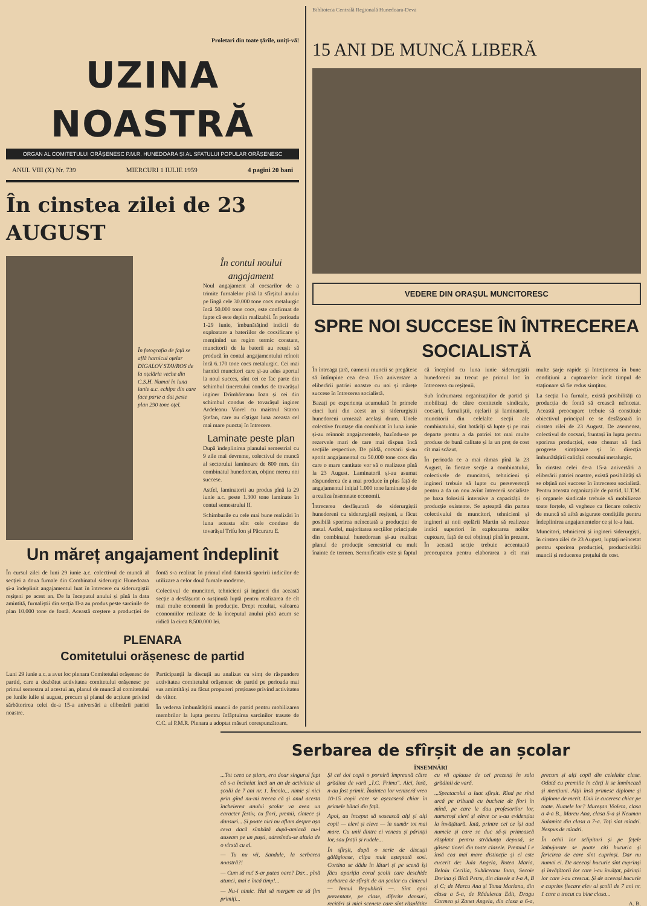Proletari din toate țările, uniți-vă!
UZINA NOASTRĂ
ORGAN AL COMITETULUI ORĂȘENESC P.M.R. HUNEDOARA ȘI AL SFATULUI POPULAR ORĂȘENESC
ANUL VIII (X) Nr. 739 MIERCURI 1 IULIE 1959 4 pagini 20 bani
În cinstea zilei de 23 AUGUST
În fotografia de față se află harnicul oțelar DIGALOV STAVROS de la oțelăria veche din C.S.H. Numai în luna iunie a.c. echipa din care face parte a dat peste plan 290 tone oțel.
În contul noului angajament
Noul angajament al cocsarilor de a trimite furnalelor pînă la sfîrșitul anului pe lîngă cele 30.000 tone cocs metalurgic încă 50.000 tone cocs, este confirmat de fapte că este deplin realizabil. În perioada 1-29 iunie, îmbunătățind indicii de exploatare a bateriilor de cocsificare și menținînd un regim termic constant, muncitorii de la baterii au reușit să producă în contul angajamentului reînoit încă 6.170 tone cocs metalurgic. Cei mai harnici muncitori care și-au adus aportul la noul succes, sînt cei ce fac parte din schimbul tineretului condus de tovarășul inginer Drîmbăreanu Ioan și cei din schimbul condus de tovarășul inginer Ardeleanu Viorel cu maistrul Staron Ștefan, care au cîștigat luna aceasta cel mai mare punctaj în întrecere.
Laminate peste plan
După îndeplinirea planului semestrial cu 9 zile mai devreme, colectivul de muncă al sectorului laminoare de 800 mm. din combinatul hunedorean, obține mereu noi succese.
Astfel, laminatorii au produs pînă la 29 iunie a.c. peste 1.300 tone laminate în contul semestrului II.
Schimburile cu cele mai bune realizări în luna aceasta sînt cele conduse de tovarășul Trifu Ion și Păcuraru E.
Un măreț angajament îndeplinit
În cursul zilei de luni 29 iunie a.c. colectivul de muncă al secției a doua furnale din Combinatul siderurgic Hunedoara și-a îndeplinit angajamentul luat în întrecere cu siderurgiștii reșițeni pe acest an. De la începutul anului și pînă la data amintită, furnaliștii din secția II-a au produs peste sarcinile de plan 10.000 tone de fontă. Această creștere a producției de fontă s-a realizat în primul rînd datorită sporirii indicilor de utilizare a celor două furnale moderne.
Colectivul de muncitori, tehnicieni și ingineri din această secție a desfășurat o susținută luptă pentru realizarea de cît mai multe economii în producție. Drept rezultat, valoarea economiilor realizate de la începutul anului pînă acum se ridică la circa 8.500.000 lei.
PLENARA
Comitetului orășenesc de partid
Luni 29 iunie a.c. a avut loc plenara Comitetului orășenesc de partid, care a dezbătut activitatea comitetului orășenesc pe primul semestru al acestui an, planul de muncă al comitetului pe lunile iulie și august, precum și planul de acțiune privind sărbătorirea celei de-a 15-a aniversări a eliberării patriei noastre.
Participanții la discuții au analizat cu simț de răspundere activitatea comitetului orășenesc de partid pe perioada mai sus amintită și au făcut propuneri prețioase privind activitatea de viitor.
În vederea îmbunătățirii muncii de partid pentru mobilizarea membrilor la lupta pentru înfăptuirea sarcinilor trasate de C.C. al P.M.R. Plenara a adoptat măsuri corespunzătoare.
Biblioteca Centrală Regională Hunedoara-Deva
15 ANI DE MUNCĂ LIBERĂ
VEDERE DIN ORAȘUL MUNCITORESC
SPRE NOI SUCCESE ÎN ÎNTRECEREA SOCIALISTĂ
În întreaga țară, oamenii muncii se pregătesc să întîmpine cea de-a 15-a aniversare a eliberării patriei noastre cu noi și mărețe succese în întrecerea socialistă.
Bazați pe experiența acumulată în primele cinci luni din acest an și siderurgiștii hunedoreni urmează același drum. Unele colective fruntașe din combinat în luna iunie și-au reînnoit angajamentele, bazîndu-se pe rezervele mari de care mai dispun încă secțiile respective. De pildă, cocsarii și-au sporit angajamentul cu 50.000 tone cocs din care o mare cantitate vor să o realizeze pînă la 23 August. Laminatorii și-au asumat răspunderea de a mai produce în plus față de angajamentul inițial 1.000 tone laminate și de a realiza însemnate economii.
Întrecerea desfășurată de siderurgiștii hunedoreni cu siderurgiștii reșițeni, a făcut posibilă sporirea neîncetată a producției de metal. Astfel, majoritatea secțiilor principale din combinatul hunedorean și-au realizat planul de producție semestrial cu mult înainte de termen. Semnificativ este și faptul că începînd cu luna iunie siderurgiștii hunedoreni au trecut pe primul loc în întrecerea cu reșițenii.
Sub îndrumarea organizațiilor de partid și mobilizați de către comitetele sindicale, cocsarii, furnaliștii, oțelarii și laminatorii, muncitorii din celelalte secții ale combinatului, sînt hotărîți să lupte și pe mai departe pentru a da patriei tot mai multe produse de bună calitate și la un preț de cost cît mai scăzut.
În perioada ce a mai rămas pînă la 23 August, în fiecare secție a combinatului, colectivele de muncitori, tehnicieni și ingineri trebuie să lupte cu perseverență pentru a da un nou avînt întrecerii socialiste pe baza folosirii intensive a capacității de producție existente. Se așteaptă din partea colectivului de muncitori, tehnicieni și ingineri ai noii oțelării Martin să realizeze indici superiori în exploatarea noilor cuptoare, față de cei obținuți pînă în prezent. În această secție trebuie accentuată preocuparea pentru elaborarea a cît mai multe șarje rapide și întreținerea în bune condițiuni a cuptoarelor încît timpul de staționare să fie redus simțitor.
La secția I-a furnale, există posibilități ca producția de fontă să crească neîncetat. Această preocupare trebuie să constituie obiectivul principal ce se desfășoară în cinstea zilei de 23 August. De asemenea, colectivul de cocsari, fruntași în lupta pentru sporirea producției, este chemat să facă progrese simțitoare și în direcția îmbunătățirii calității cocsului metalurgic.
În cinstea celei de-a 15-a aniversări a eliberării patriei noastre, există posibilități să se obțină noi succese în întrecerea socialistă. Pentru aceasta organizațiile de partid, U.T.M. și organele sindicale trebuie să mobilizeze toate forțele, să vegheze ca fiecare colectiv de muncă să aibă asigurate condițiile pentru îndeplinirea angajamentelor ce și le-a luat.
Muncitori, tehnicieni și ingineri siderurgiști, în cinstea zilei de 23 August, luptați neîncetat pentru sporirea producției, productivității muncii și reducerea prețului de cost.
Serbarea de sfîrșit de an școlar
ÎNSEMNĂRI
...Tot ceea ce știam, era doar singurul fapt că s-a încheiat încă un an de activitate al școlii de 7 ani nr. 1. Încolo... nimic și nici prin gînd nu-mi trecea că și anul acesta încheierea anului școlar va avea un caracter festiv, cu flori, premii, cîntece și dansuri... Și poate nici nu aflam despre așa ceva dacă sîmbătă după-amiază nu-l auzeam pe un puști, adresîndu-se altuia de o vîrstă cu el.
— Tu nu vii, Sandule, la serbarea noastră?!
— Cum să nu! S-ar putea oare? Dar... pînă atunci, mai e încă timp!...
— Nu-i nimic. Hai să mergem ca să fim primiți...
Și cei doi copii o porniră împreună către grădina de vară „I.C. Frimu". Aici, însă, n-au fost primii. Înaintea lor veniseră vreo 10-15 copii care se așezaseră chiar în primele bănci din față.
Apoi, au început să sosească alți și alți copii — elevi și eleve — în număr tot mai mare. Cu unii dintre ei veneau și părinții lor, sau frații și rudele...
În sfîrșit, după o serie de discuții gălăgioase, clipa mult așteptată sosi. Cortina se dădu în lături și pe scenă își făcu apariția corul școlii care deschide serbarea de sfîrșit de an școlar cu cîntecul — Imnul Republicii —. Sînt apoi prezentate, pe clase, diferite dansuri, recitări și mici scenete care sînt răsplătite cu vii aplauze de cei prezenți în sala grădinii de vară.
...Spectacolul a luat sfîrșit. Rînd pe rînd urcă pe tribună cu buchete de flori în mînă, pe care le dau profesorilor lor, numeroși elevi și eleve ce s-au evidențiat la învățătură. Iată, printre cei ce își aud numele și care se duc să-și primească răsplata pentru strădunța depusă, se găsesc tineri din toate clasele. Premiul I e însă cea mai mare distincție și el este cucerit de: Jula Angela, Rotea Maria, Beloiu Cecilia, Suhăceanu Ioan, Secoie Dorina și Bică Petru, din clasele a I-a A, B și C; de Marcu Ana și Toma Mariana, din clasa a 5-a, de Rădulescu Edit, Dragu Carmen și Zanet Angela, din clasa a 6-a, precum și alți copii din celelalte clase. Odată cu premiile în cărți li se înmînează și mențiuni. Alții însă primesc diplome și diplome de merit. Unii le cuceresc chiar pe toate. Numele lor? Mureșan Violeta, clasa a 4-a B., Marcu Ana, clasa 5-a și Neuman Sulamita din clasa a 7-a. Toți sînt mîndri. Nespus de mîndri.
În ochii lor sclipitori și pe fețele îmbujorate se poate citi bucuria și fericirea de care sînt cuprinși. Dar nu numai ei. De aceeași bucurie sînt cuprinși și învățătorii lor care i-au învățat, părinții lor care i-au crescut. Și de aceeași bucurie e cuprins fiecare elev al școlii de 7 ani nr. 1 care a trecut cu bine clasa...
A. B.